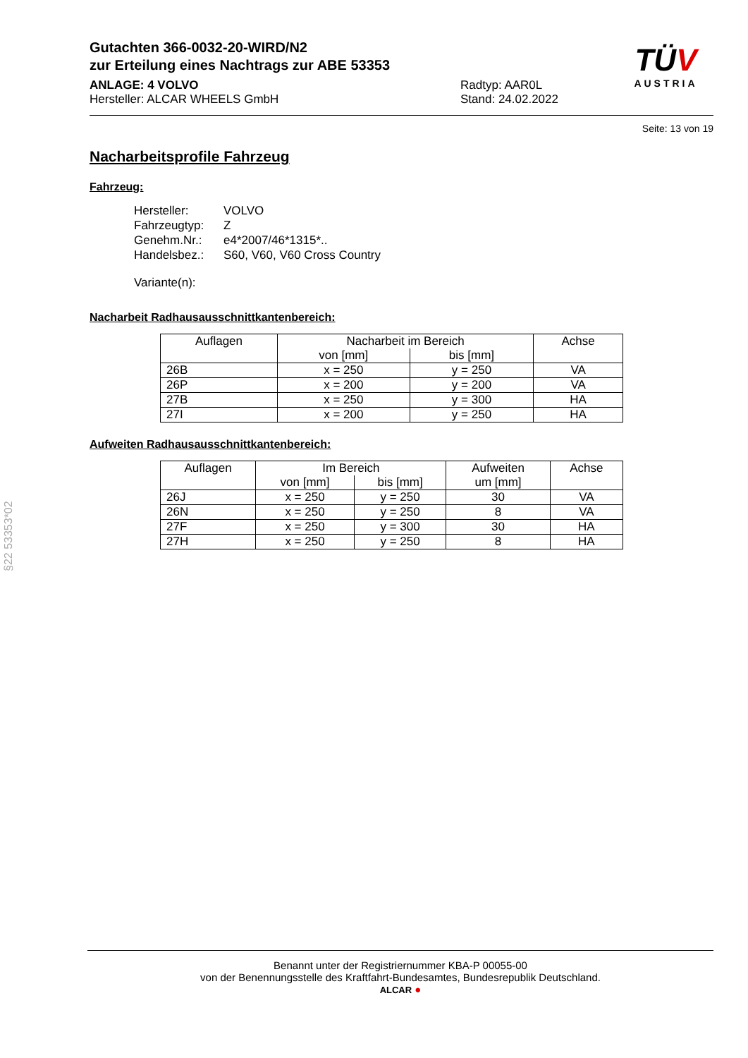TÜV
AUSTRIA
Gutachten 366-0032-20-WIRD/N2
zur Erteilung eines Nachtrags zur ABE 53353
ANLAGE: 4 VOLVO
Hersteller: ALCAR WHEELS GmbH
Radtyp: AAR0L
Stand: 24.02.2022
Seite: 13 von 19
Nacharbeitsprofile Fahrzeug
Fahrzeug:
Hersteller: VOLVO
Fahrzeugtyp: Z
Genehm.Nr.: e4*2007/46*1315*..
Handelsbez.: S60, V60, V60 Cross Country
Variante(n):
Nacharbeit Radhausausschnittkantenbereich:
| Auflagen | Nacharbeit im Bereich | | Achse |
| | von [mm] | bis [mm] | |
| 26B | x = 250 | y = 250 | VA |
| 26P | x = 200 | y = 200 | VA |
| 27B | x = 250 | y = 300 | HA |
| 27I | x = 200 | y = 250 | HA |
Aufweiten Radhausausschnittkantenbereich:
| Auflagen | Im Bereich | | Aufweiten um [mm] | Achse |
| | von [mm] | bis [mm] | | |
| 26J | x = 250 | y = 250 | 30 | VA |
| 26N | x = 250 | y = 250 | 8 | VA |
| 27F | x = 250 | y = 300 | 30 | HA |
| 27H | x = 250 | y = 250 | 8 | HA |
§22 53353*02
Benannt unter der Registriernummer KBA-P 00055-00
von der Benennungsstelle des Kraftfahrt-Bundesamtes, Bundesrepublik Deutschland.
ALCAR ●